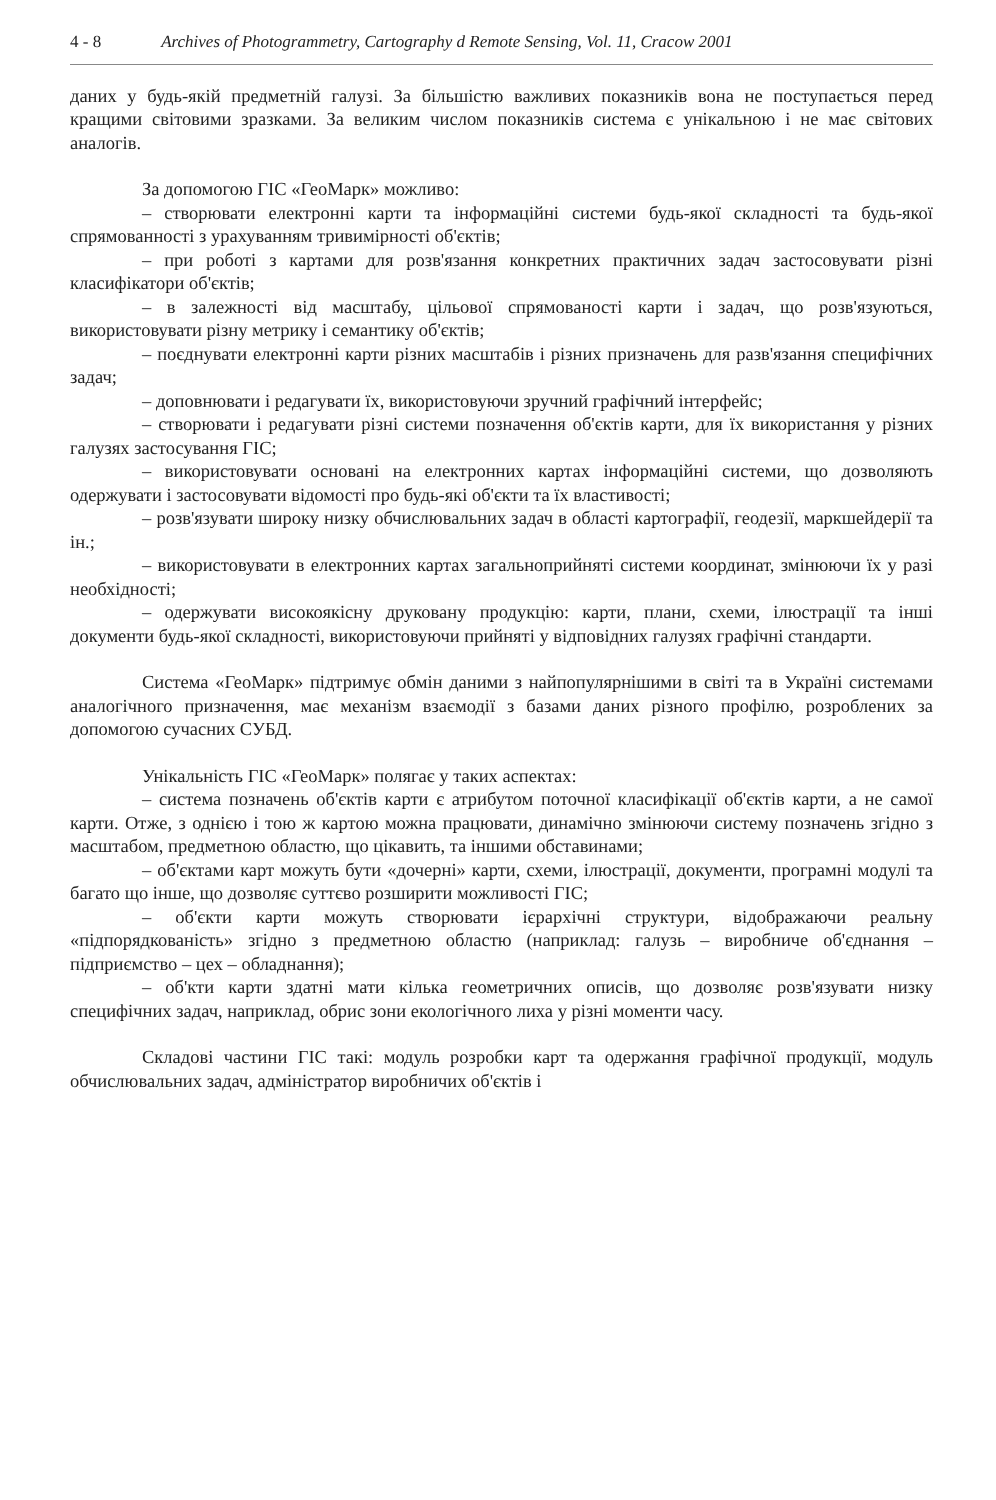4 - 8 Archives of Photogrammetry, Cartography d Remote Sensing, Vol. 11, Cracow 2001
даних у будь-якій предметній галузі. За більшістю важливих показників вона не поступається перед кращими світовими зразками. За великим числом показників система є унікальною і не має світових аналогів.
За допомогою ГІС «ГеоМарк» можливо:
– створювати електронні карти та інформаційні системи будь-якої складності та будь-якої спрямованності з урахуванням тривимірності об'єктів;
– при роботі з картами для розв'язання конкретних практичних задач застосовувати різні класифікатори об'єктів;
– в залежності від масштабу, цільової спрямованості карти і задач, що розв'язуються, використовувати різну метрику і семантику об'єктів;
– поєднувати електронні карти різних масштабів і різних призначень для разв'язання специфічних задач;
– доповнювати і редагувати їх, використовуючи зручний графічний інтерфейс;
– створювати і редагувати різні системи позначення об'єктів карти, для їх використання у різних галузях застосування ГІС;
– використовувати основані на електронних картах інформаційні системи, що дозволяють одержувати і застосовувати відомості про будь-які об'єкти та їх властивості;
– розв'язувати широку низку обчислювальних задач в області картографії, геодезії, маркшейдерії та ін.;
– використовувати в електронних картах загальноприйняті системи координат, змінюючи їх у разі необхідності;
– одержувати високоякісну друковану продукцію: карти, плани, схеми, ілюстрації та інші документи будь-якої складності, використовуючи прийняті у відповідних галузях графічні стандарти.
Система «ГеоМарк» підтримує обмін даними з найпопулярнішими в світі та в Україні системами аналогічного призначення, має механізм взаємодії з базами даних різного профілю, розроблених за допомогою сучасних СУБД.
Унікальність ГІС «ГеоМарк» полягає у таких аспектах:
– система позначень об'єктів карти є атрибутом поточної класифікації об'єктів карти, а не самої карти. Отже, з однією і тою ж картою можна працювати, динамічно змінюючи систему позначень згідно з масштабом, предметною областю, що цікавить, та іншими обставинами;
– об'єктами карт можуть бути «дочерні» карти, схеми, ілюстрації, документи, програмні модулі та багато що інше, що дозволяє суттєво розширити можливості ГІС;
– об'єкти карти можуть створювати ієрархічні структури, відображаючи реальну «підпорядкованість» згідно з предметною областю (наприклад: галузь – виробниче об'єднання – підприємство – цех – обладнання);
– об'кти карти здатні мати кілька геометричних описів, що дозволяє розв'язувати низку специфічних задач, наприклад, обрис зони екологічного лиха у різні моменти часу.
Складові частини ГІС такі: модуль розробки карт та одержання графічної продукції, модуль обчислювальних задач, адміністратор виробничих об'єктів і